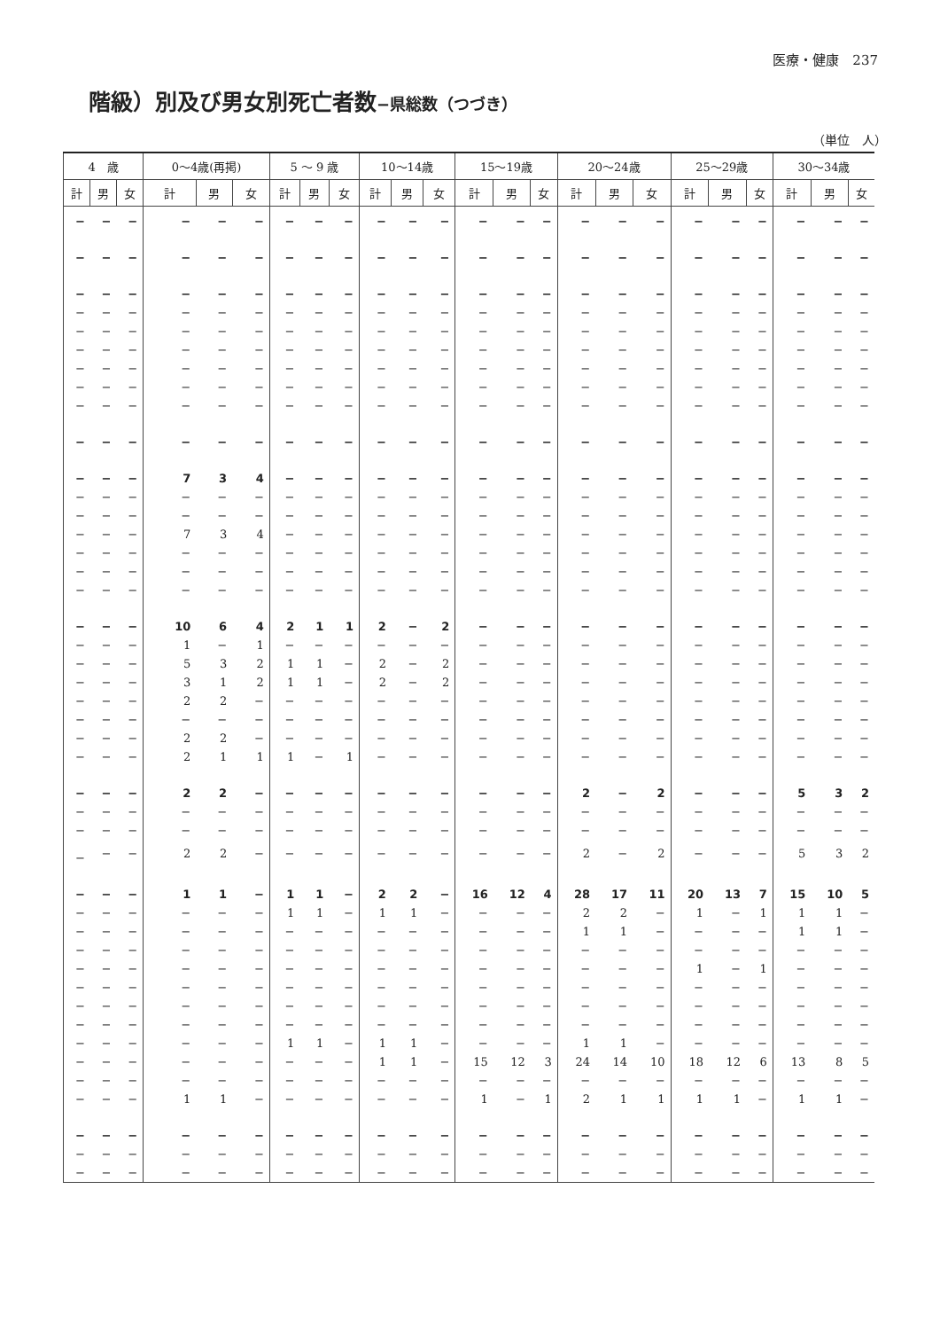医療・健康　237
階級）別及び男女別死亡者数−県総数（つづき）
（単位　人）
| 4 歳 | | | 0〜4歳(再掲) | | | 5 〜 9 歳 | | | 10〜14歳 | | | 15〜19歳 | | | 20〜24歳 | | | 25〜29歳 | | | 30〜34歳 | | |
| --- | --- | --- | --- | --- | --- | --- | --- | --- | --- | --- | --- | --- | --- | --- | --- | --- | --- | --- | --- | --- | --- | --- | --- |
| 計 | 男 | 女 | 計 | 男 | 女 | 計 | 男 | 女 | 計 | 男 | 女 | 計 | 男 | 女 | 計 | 男 | 女 | 計 | 男 | 女 | 計 | 男 | 女 |
| − | − | − | − | − | − | − | − | − | − | − | − | − | − | − | − | − | − | − | − | − | − | − | − |
| − | − | − | − | − | − | − | − | − | − | − | − | − | − | − | − | − | − | − | − | − | − | − | − |
| − | − | − | − | − | − | − | − | − | − | − | − | − | − | − | − | − | − | − | − | − | − | − | − |
| − | − | − | − | − | − | − | − | − | − | − | − | − | − | − | − | − | − | − | − | − | − | − | − |
| − | − | − | − | − | − | − | − | − | − | − | − | − | − | − | − | − | − | − | − | − | − | − | − |
| − | − | − | − | − | − | − | − | − | − | − | − | − | − | − | − | − | − | − | − | − | − | − | − |
| − | − | − | − | − | − | − | − | − | − | − | − | − | − | − | − | − | − | − | − | − | − | − | − |
| − | − | − | − | − | − | − | − | − | − | − | − | − | − | − | − | − | − | − | − | − | − | − | − |
| − | − | − | − | − | − | − | − | − | − | − | − | − | − | − | − | − | − | − | − | − | − | − | − |
| − | − | − | − | − | − | − | − | − | − | − | − | − | − | − | − | − | − | − | − | − | − | − | − |
| − | − | − | 7 | 3 | 4 | − | − | − | − | − | − | − | − | − | − | − | − | − | − | − | − | − | − |
| − | − | − | − | − | − | − | − | − | − | − | − | − | − | − | − | − | − | − | − | − | − | − | − |
| − | − | − | − | − | − | − | − | − | − | − | − | − | − | − | − | − | − | − | − | − | − | − | − |
| − | − | − | 7 | 3 | 4 | − | − | − | − | − | − | − | − | − | − | − | − | − | − | − | − | − | − |
| − | − | − | − | − | − | − | − | − | − | − | − | − | − | − | − | − | − | − | − | − | − | − | − |
| − | − | − | − | − | − | − | − | − | − | − | − | − | − | − | − | − | − | − | − | − | − | − | − |
| − | − | − | − | − | − | − | − | − | − | − | − | − | − | − | − | − | − | − | − | − | − | − | − |
| − | − | − | 10 | 6 | 4 | 2 | 1 | 1 | 2 | − | 2 | − | − | − | − | − | − | − | − | − | − | − | − |
| − | − | − | 1 | − | 1 | − | − | − | − | − | − | − | − | − | − | − | − | − | − | − | − | − | − |
| − | − | − | 5 | 3 | 2 | 1 | 1 | − | 2 | − | 2 | − | − | − | − | − | − | − | − | − | − | − | − |
| − | − | − | 3 | 1 | 2 | 1 | 1 | − | 2 | − | 2 | − | − | − | − | − | − | − | − | − | − | − | − |
| − | − | − | 2 | 2 | − | − | − | − | − | − | − | − | − | − | − | − | − | − | − | − | − | − | − |
| − | − | − | − | − | − | − | − | − | − | − | − | − | − | − | − | − | − | − | − | − | − | − | − |
| − | − | − | 2 | 2 | − | − | − | − | − | − | − | − | − | − | − | − | − | − | − | − | − | − | − |
| − | − | − | 2 | 1 | 1 | 1 | − | 1 | − | − | − | − | − | − | − | − | − | − | − | − | − | − | − |
| − | − | − | 2 | 2 | − | − | − | − | − | − | − | − | − | − | 2 | − | 2 | − | − | − | 5 | 3 | 2 |
| − | − | − | − | − | − | − | − | − | − | − | − | − | − | − | − | − | − | − | − | − | − | − | − |
| − | − | − | − | − | − | − | − | − | − | − | − | − | − | − | − | − | − | − | − | − | − | − | − |
| − | − | − | 2 | 2 | − | − | − | − | − | − | − | − | − | − | 2 | − | 2 | − | − | − | 5 | 3 | 2 |
| − | − | − | 1 | 1 | − | 1 | 1 | − | 2 | 2 | − | 16 | 12 | 4 | 28 | 17 | 11 | 20 | 13 | 7 | 15 | 10 | 5 |
| − | − | − | − | − | − | 1 | 1 | − | 1 | 1 | − | − | − | − | 2 | 2 | − | 1 | − | 1 | 1 | 1 | − |
| − | − | − | − | − | − | − | − | − | − | − | − | − | − | − | 1 | 1 | − | − | − | − | 1 | 1 | − |
| − | − | − | − | − | − | − | − | − | − | − | − | − | − | − | − | − | − | − | − | − | − | − | − |
| − | − | − | − | − | − | − | − | − | − | − | − | − | − | − | − | − | − | 1 | − | 1 | − | − | − |
| − | − | − | − | − | − | − | − | − | − | − | − | − | − | − | − | − | − | − | − | − | − | − | − |
| − | − | − | − | − | − | − | − | − | − | − | − | − | − | − | − | − | − | − | − | − | − | − | − |
| − | − | − | − | − | − | − | − | − | − | − | − | − | − | − | − | − | − | − | − | − | − | − | − |
| − | − | − | − | − | − | 1 | 1 | − | 1 | 1 | − | − | − | − | 1 | 1 | − | − | − | − | − | − | − |
| − | − | − | − | − | − | − | − | − | 1 | 1 | − | 15 | 12 | 3 | 24 | 14 | 10 | 18 | 12 | 6 | 13 | 8 | 5 |
| − | − | − | − | − | − | − | − | − | − | − | − | − | − | − | − | − | − | − | − | − | − | − | − |
| − | − | − | 1 | 1 | − | − | − | − | − | − | − | 1 | − | 1 | 2 | 1 | 1 | 1 | 1 | − | 1 | 1 | − |
| − | − | − | − | − | − | − | − | − | − | − | − | − | − | − | − | − | − | − | − | − | − | − | − |
| − | − | − | − | − | − | − | − | − | − | − | − | − | − | − | − | − | − | − | − | − | − | − | − |
| − | − | − | − | − | − | − | − | − | − | − | − | − | − | − | − | − | − | − | − | − | − | − | − |